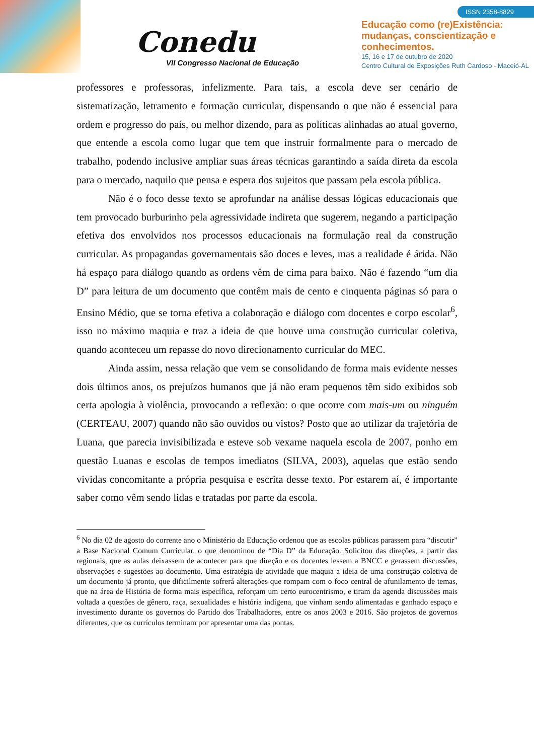Conedu
VII Congresso Nacional de Educação
ISSN 2358-8829
Educação como (re)Existência:
mudanças, conscientização e
conhecimentos.
15, 16 e 17 de outubro de 2020
Centro Cultural de Exposições Ruth Cardoso - Maceió-AL
professores e professoras, infelizmente. Para tais, a escola deve ser cenário de sistematização, letramento e formação curricular, dispensando o que não é essencial para ordem e progresso do país, ou melhor dizendo, para as políticas alinhadas ao atual governo, que entende a escola como lugar que tem que instruir formalmente para o mercado de trabalho, podendo inclusive ampliar suas áreas técnicas garantindo a saída direta da escola para o mercado, naquilo que pensa e espera dos sujeitos que passam pela escola pública.
Não é o foco desse texto se aprofundar na análise dessas lógicas educacionais que tem provocado burburinho pela agressividade indireta que sugerem, negando a participação efetiva dos envolvidos nos processos educacionais na formulação real da construção curricular. As propagandas governamentais são doces e leves, mas a realidade é árida. Não há espaço para diálogo quando as ordens vêm de cima para baixo. Não é fazendo “um dia D” para leitura de um documento que contêm mais de cento e cinquenta páginas só para o Ensino Médio, que se torna efetiva a colaboração e diálogo com docentes e corpo escolar<sup>6</sup>, isso no máximo maquia e traz a ideia de que houve uma construção curricular coletiva, quando aconteceu um repasse do novo direcionamento curricular do MEC.
Ainda assim, nessa relação que vem se consolidando de forma mais evidente nesses dois últimos anos, os prejuízos humanos que já não eram pequenos têm sido exibidos sob certa apologia à violência, provocando a reflexão: o que ocorre com mais-um ou ninguém (CERTEAU, 2007) quando não são ouvidos ou vistos? Posto que ao utilizar da trajetória de Luana, que parecia invisibilizada e esteve sob vexame naquela escola de 2007, ponho em questão Luanas e escolas de tempos imediatos (SILVA, 2003), aquelas que estão sendo vividas concomitante a própria pesquisa e escrita desse texto. Por estarem aí, é importante saber como vêm sendo lidas e tratadas por parte da escola.
<sup>6</sup> No dia 02 de agosto do corrente ano o Ministério da Educação ordenou que as escolas públicas parassem para “discutir” a Base Nacional Comum Curricular, o que denominou de “Dia D” da Educação. Solicitou das direções, a partir das regionais, que as aulas deixassem de acontecer para que direção e os docentes lessem a BNCC e gerassem discussões, observações e sugestões ao documento. Uma estratégia de atividade que maquia a ideia de uma construção coletiva de um documento já pronto, que dificilmente sofrerá alterações que rompam com o foco central de afunilamento de temas, que na área de História de forma mais específica, reforçam um certo eurocentrismo, e tiram da agenda discussões mais voltada a questões de gênero, raça, sexualidades e história indígena, que vinham sendo alimentadas e ganhado espaço e investimento durante os governos do Partido dos Trabalhadores, entre os anos 2003 e 2016. São projetos de governos diferentes, que os currículos terminam por apresentar uma das pontas.